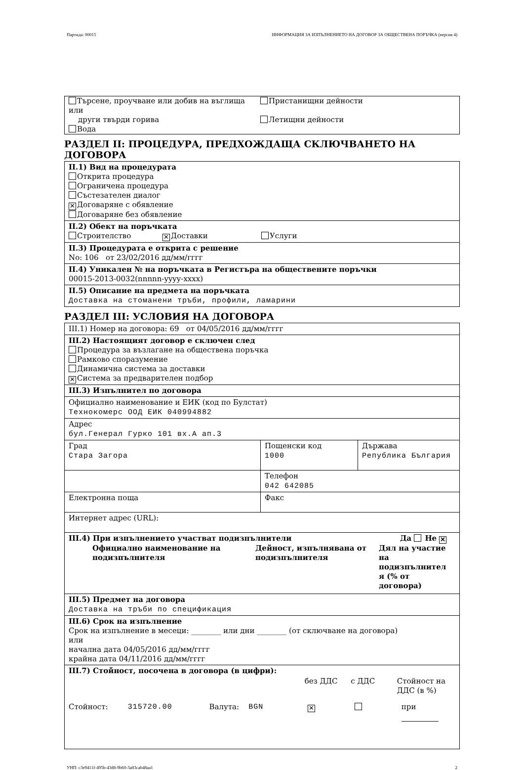Партида: 00015 ИНФОРМАЦИЯ ЗА ИЗПЪЛНЕНИЕТО НА ДОГОВОР ЗА ОБЩЕСТВЕНА ПОРЪЧКА (версия 4)
| Търсене, проучване или добив на въглища или други твърди горива Вода | Пристанищни дейности Летищни дейности |
РАЗДЕЛ II: ПРОЦЕДУРА, ПРЕДХОЖДАЩА СКЛЮЧВАНЕТО НА ДОГОВОРА
II.1) Вид на процедурата
Открита процедура
Ограничена процедура
Състезателен диалог
✕ Договаряне с обявление
Договаряне без обявление
II.2) Обект на поръчката
Строителство ✕ Доставки Услуги
II.3) Процедурата е открита с решение
No: 106 от 23/02/2016 дд/мм/гггг
II.4) Уникален № на поръчката в Регистъра на обществените поръчки
00015-2013-0032(nnnnn-yyyy-xxxx)
II.5) Описание на предмета на поръчката
Доставка на стоманени тръби, профили, ламарини
РАЗДЕЛ III: УСЛОВИЯ НА ДОГОВОРА
III.1) Номер на договора: 69 от 04/05/2016 дд/мм/гггг
III.2) Настоящият договор е сключен след
Процедура за възлагане на обществена поръчка
Рамково споразумение
Динамична система за доставки
✕ Система за предварителен подбор
III.3) Изпълнител по договора
Официално наименование и ЕИК (код по Булстат)
Технокомерс ООД ЕИК 040994882
Адрес
бул.Генерал Гурко 101 вх.А ап.3
| Град Стара Загора | Пощенски код 1000 | Държава Република България |
| | Телефон 042 642085 | |
| Електронна поща | Факс | |
Интернет адрес (URL):
III.4) При изпълнението участват подизпълнители Да Не ✕
Официално наименование на подизпълнителя
Дейност, изпълнявана от подизпълнителя
Дял на участие на подизпълнител я (% от договора)
III.5) Предмет на договора
Доставка на тръби по спецификация
III.6) Срок на изпълнение
Срок на изпълнение в месеци: ________ или дни ________ (от сключване на договора)
или
начална дата 04/05/2016 дд/мм/гггг
крайна дата 04/11/2016 дд/мм/гггг
III.7) Стойност, посочена в договора (в цифри):
без ДДС с ДДС Стойност на ДДС (в %)
Стойност: 315720.00 Валута: BGN
✕
при
УНП: c3e9411f-495b-43d8-9b60-3a83cab48aa1 2